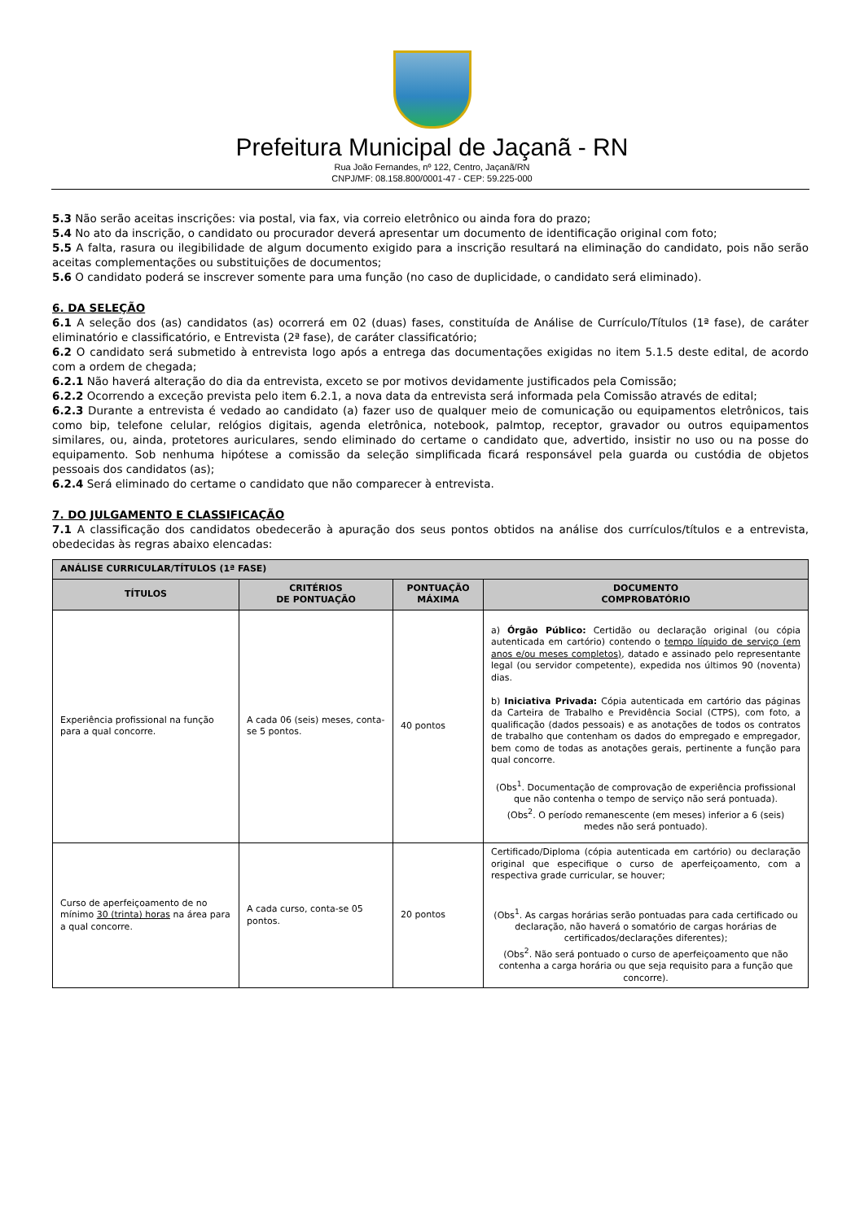Prefeitura Municipal de Jaçanã - RN
Rua João Fernandes, nº 122, Centro, Jaçanã/RN
CNPJ/MF: 08.158.800/0001-47 - CEP: 59.225-000
5.3 Não serão aceitas inscrições: via postal, via fax, via correio eletrônico ou ainda fora do prazo;
5.4 No ato da inscrição, o candidato ou procurador deverá apresentar um documento de identificação original com foto;
5.5 A falta, rasura ou ilegibilidade de algum documento exigido para a inscrição resultará na eliminação do candidato, pois não serão aceitas complementações ou substituições de documentos;
5.6 O candidato poderá se inscrever somente para uma função (no caso de duplicidade, o candidato será eliminado).
6. DA SELEÇÃO
6.1 A seleção dos (as) candidatos (as) ocorrerá em 02 (duas) fases, constituída de Análise de Currículo/Títulos (1ª fase), de caráter eliminatório e classificatório, e Entrevista (2ª fase), de caráter classificatório;
6.2 O candidato será submetido à entrevista logo após a entrega das documentações exigidas no item 5.1.5 deste edital, de acordo com a ordem de chegada;
6.2.1 Não haverá alteração do dia da entrevista, exceto se por motivos devidamente justificados pela Comissão;
6.2.2 Ocorrendo a exceção prevista pelo item 6.2.1, a nova data da entrevista será informada pela Comissão através de edital;
6.2.3 Durante a entrevista é vedado ao candidato (a) fazer uso de qualquer meio de comunicação ou equipamentos eletrônicos, tais como bip, telefone celular, relógios digitais, agenda eletrônica, notebook, palmtop, receptor, gravador ou outros equipamentos similares, ou, ainda, protetores auriculares, sendo eliminado do certame o candidato que, advertido, insistir no uso ou na posse do equipamento. Sob nenhuma hipótese a comissão da seleção simplificada ficará responsável pela guarda ou custódia de objetos pessoais dos candidatos (as);
6.2.4 Será eliminado do certame o candidato que não comparecer à entrevista.
7. DO JULGAMENTO E CLASSIFICAÇÃO
7.1 A classificação dos candidatos obedecerão à apuração dos seus pontos obtidos na análise dos currículos/títulos e a entrevista, obedecidas às regras abaixo elencadas:
| ANÁLISE CURRICULAR/TÍTULOS (1ª FASE) | | | |
| --- | --- | --- | --- |
| TÍTULOS | CRITÉRIOS DE PONTUAÇÃO | PONTUAÇÃO MÁXIMA | DOCUMENTO COMPROBATÓRIO |
| Experiência profissional na função para a qual concorre. | A cada 06 (seis) meses, conta-se 5 pontos. | 40 pontos | a) Órgão Público: Certidão ou declaração original (ou cópia autenticada em cartório) contendo o tempo líquido de serviço (em anos e/ou meses completos) , datado e assinado pelo representante legal (ou servidor competente), expedida nos últimos 90 (noventa) dias. b) Iniciativa Privada: Cópia autenticada em cartório das páginas da Carteira de Trabalho e Previdência Social (CTPS), com foto, a qualificação (dados pessoais) e as anotações de todos os contratos de trabalho que contenham os dados do empregado e empregador, bem como de todas as anotações gerais, pertinente a função para qual concorre. (Obs<sup>1</sup>. Documentação de comprovação de experiência profissional que não contenha o tempo de serviço não será pontuada). (Obs<sup>2</sup>. O período remanescente (em meses) inferior a 6 (seis) medes não será pontuado). |
| Curso de aperfeiçoamento de no mínimo 30 (trinta) horas na área para a qual concorre. | A cada curso, conta-se 05 pontos. | 20 pontos | Certificado/Diploma (cópia autenticada em cartório) ou declaração original que especifique o curso de aperfeiçoamento, com a respectiva grade curricular, se houver; (Obs<sup>1</sup>. As cargas horárias serão pontuadas para cada certificado ou declaração, não haverá o somatório de cargas horárias de certificados/declarações diferentes); (Obs<sup>2</sup>. Não será pontuado o curso de aperfeiçoamento que não contenha a carga horária ou que seja requisito para a função que concorre). |